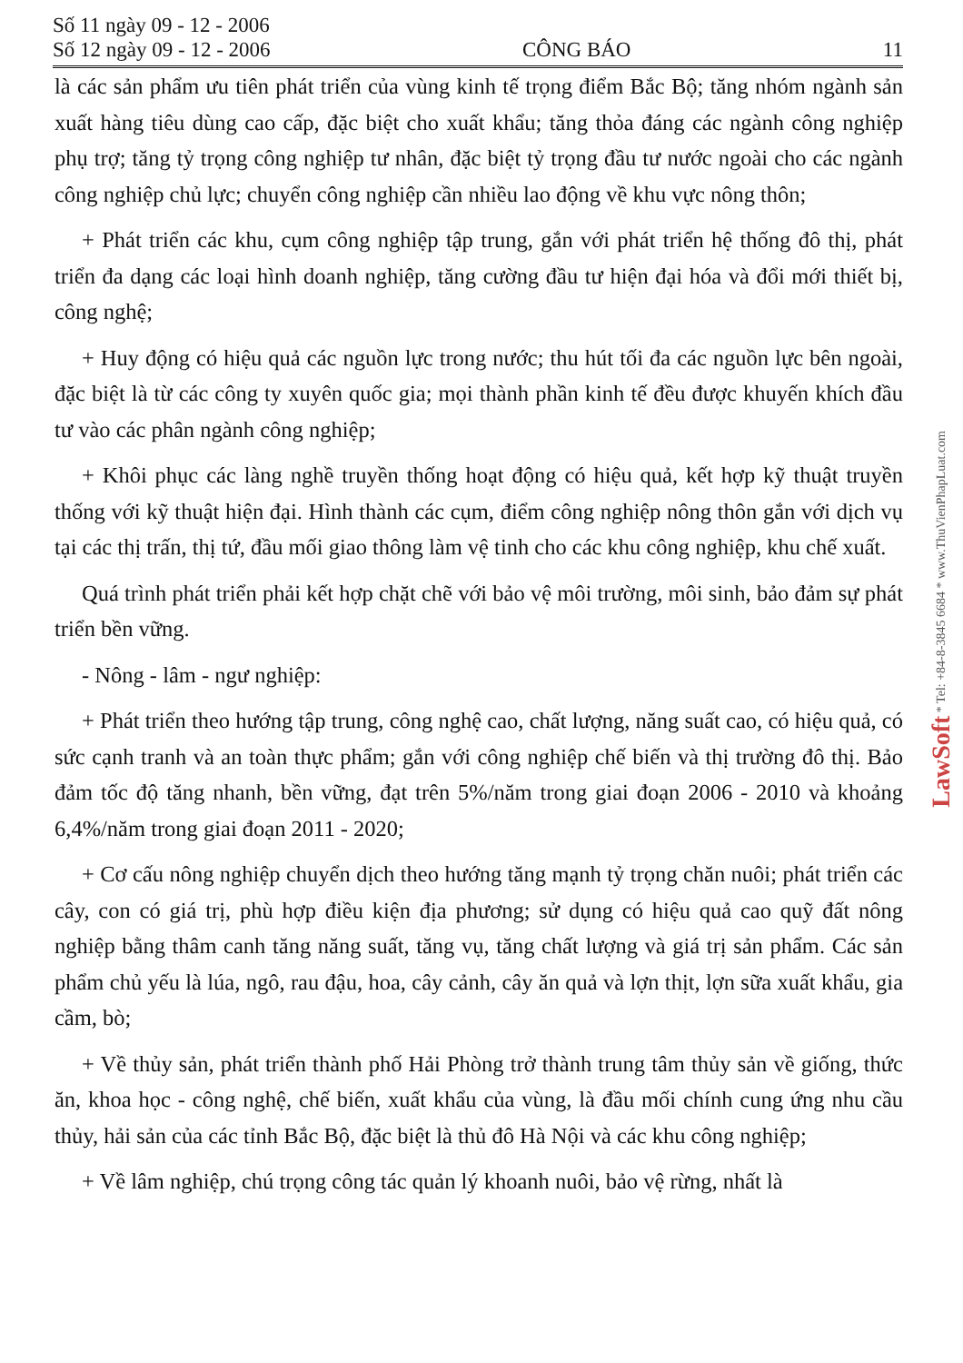Số 11 ngày 09 - 12 - 2006
Số 12 ngày 09 - 12 - 2006 CÔNG BÁO 11
là các sản phẩm ưu tiên phát triển của vùng kinh tế trọng điểm Bắc Bộ; tăng nhóm ngành sản xuất hàng tiêu dùng cao cấp, đặc biệt cho xuất khẩu; tăng thỏa đáng các ngành công nghiệp phụ trợ; tăng tỷ trọng công nghiệp tư nhân, đặc biệt tỷ trọng đầu tư nước ngoài cho các ngành công nghiệp chủ lực; chuyển công nghiệp cần nhiều lao động về khu vực nông thôn;
+ Phát triển các khu, cụm công nghiệp tập trung, gắn với phát triển hệ thống đô thị, phát triển đa dạng các loại hình doanh nghiệp, tăng cường đầu tư hiện đại hóa và đổi mới thiết bị, công nghệ;
+ Huy động có hiệu quả các nguồn lực trong nước; thu hút tối đa các nguồn lực bên ngoài, đặc biệt là từ các công ty xuyên quốc gia; mọi thành phần kinh tế đều được khuyến khích đầu tư vào các phân ngành công nghiệp;
+ Khôi phục các làng nghề truyền thống hoạt động có hiệu quả, kết hợp kỹ thuật truyền thống với kỹ thuật hiện đại. Hình thành các cụm, điểm công nghiệp nông thôn gắn với dịch vụ tại các thị trấn, thị tứ, đầu mối giao thông làm vệ tinh cho các khu công nghiệp, khu chế xuất.
Quá trình phát triển phải kết hợp chặt chẽ với bảo vệ môi trường, môi sinh, bảo đảm sự phát triển bền vững.
- Nông - lâm - ngư nghiệp:
+ Phát triển theo hướng tập trung, công nghệ cao, chất lượng, năng suất cao, có hiệu quả, có sức cạnh tranh và an toàn thực phẩm; gắn với công nghiệp chế biến và thị trường đô thị. Bảo đảm tốc độ tăng nhanh, bền vững, đạt trên 5%/năm trong giai đoạn 2006 - 2010 và khoảng 6,4%/năm trong giai đoạn 2011 - 2020;
+ Cơ cấu nông nghiệp chuyển dịch theo hướng tăng mạnh tỷ trọng chăn nuôi; phát triển các cây, con có giá trị, phù hợp điều kiện địa phương; sử dụng có hiệu quả cao quỹ đất nông nghiệp bằng thâm canh tăng năng suất, tăng vụ, tăng chất lượng và giá trị sản phẩm. Các sản phẩm chủ yếu là lúa, ngô, rau đậu, hoa, cây cảnh, cây ăn quả và lợn thịt, lợn sữa xuất khẩu, gia cầm, bò;
+ Về thủy sản, phát triển thành phố Hải Phòng trở thành trung tâm thủy sản về giống, thức ăn, khoa học - công nghệ, chế biến, xuất khẩu của vùng, là đầu mối chính cung ứng nhu cầu thủy, hải sản của các tỉnh Bắc Bộ, đặc biệt là thủ đô Hà Nội và các khu công nghiệp;
+ Về lâm nghiệp, chú trọng công tác quản lý khoanh nuôi, bảo vệ rừng, nhất là
LawSoft * Tel: +84-8-3845 6684 * www.ThuVienPhapLuat.com